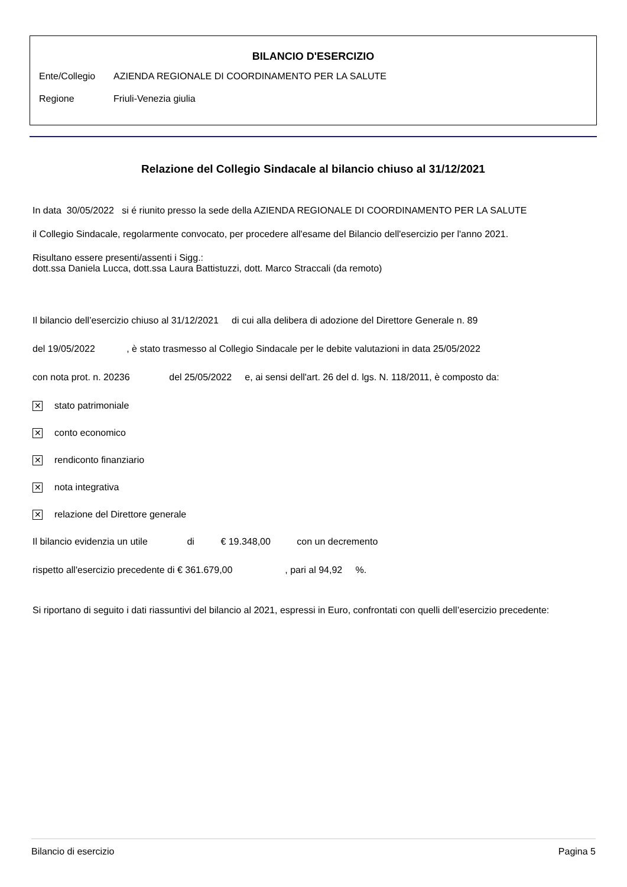BILANCIO D'ESERCIZIO
Ente/Collegio AZIENDA REGIONALE DI COORDINAMENTO PER LA SALUTE
Regione Friuli-Venezia giulia
Relazione del Collegio Sindacale al bilancio chiuso al 31/12/2021
In data 30/05/2022 si é riunito presso la sede della AZIENDA REGIONALE DI COORDINAMENTO PER LA SALUTE
il Collegio Sindacale, regolarmente convocato, per procedere all'esame del Bilancio dell'esercizio per l'anno 2021.
Risultano essere presenti/assenti i Sigg.:
dott.ssa Daniela Lucca, dott.ssa Laura Battistuzzi, dott. Marco Straccali (da remoto)
Il bilancio dell’esercizio chiuso al 31/12/2021 di cui alla delibera di adozione del Direttore Generale n. 89
del 19/05/2022 , è stato trasmesso al Collegio Sindacale per le debite valutazioni in data 25/05/2022
con nota prot. n. 20236 del 25/05/2022 e, ai sensi dell'art. 26 del d. lgs. N. 118/2011, è composto da:
✕ stato patrimoniale
✕ conto economico
✕ rendiconto finanziario
✕ nota integrativa
✕ relazione del Direttore generale
Il bilancio evidenzia un utile di € 19.348,00 con un decremento
rispetto all'esercizio precedente di € 361.679,00 , pari al 94,92 %.
Si riportano di seguito i dati riassuntivi del bilancio al 2021, espressi in Euro, confrontati con quelli dell’esercizio precedente:
Bilancio di esercizio Pagina 5